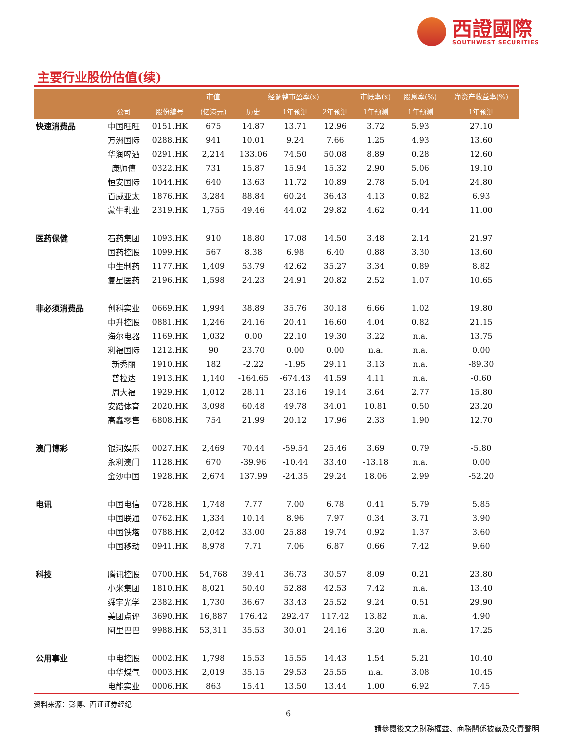西證國際
SOUTHWEST SECURITIES
主要行业股份估值(续)
| | | | 市值 | 经调整市盈率(x) | | | 市帐率(x) | 股息率(%) | 净资产收益率(%) |
| --- | --- | --- | --- | --- | --- | --- | --- | --- | --- |
| | 公司 | 股份编号 | (亿港元) | 历史 | 1年预测 | 2年预测 | 1年预测 | 1年预测 | 1年预测 |
| 快速消费品 | 中国旺旺 | 0151.HK | 675 | 14.87 | 13.71 | 12.96 | 3.72 | 5.93 | 27.10 |
| | 万洲国际 | 0288.HK | 941 | 10.01 | 9.24 | 7.66 | 1.25 | 4.93 | 13.60 |
| | 华润啤酒 | 0291.HK | 2,214 | 133.06 | 74.50 | 50.08 | 8.89 | 0.28 | 12.60 |
| | 康师傅 | 0322.HK | 731 | 15.87 | 15.94 | 15.32 | 2.90 | 5.06 | 19.10 |
| | 恒安国际 | 1044.HK | 640 | 13.63 | 11.72 | 10.89 | 2.78 | 5.04 | 24.80 |
| | 百威亚太 | 1876.HK | 3,284 | 88.84 | 60.24 | 36.43 | 4.13 | 0.82 | 6.93 |
| | 蒙牛乳业 | 2319.HK | 1,755 | 49.46 | 44.02 | 29.82 | 4.62 | 0.44 | 11.00 |
| 医药保健 | 石药集团 | 1093.HK | 910 | 18.80 | 17.08 | 14.50 | 3.48 | 2.14 | 21.97 |
| | 国药控股 | 1099.HK | 567 | 8.38 | 6.98 | 6.40 | 0.88 | 3.30 | 13.60 |
| | 中生制药 | 1177.HK | 1,409 | 53.79 | 42.62 | 35.27 | 3.34 | 0.89 | 8.82 |
| | 复星医药 | 2196.HK | 1,598 | 24.23 | 24.91 | 20.82 | 2.52 | 1.07 | 10.65 |
| 非必须消费品 | 创科实业 | 0669.HK | 1,994 | 38.89 | 35.76 | 30.18 | 6.66 | 1.02 | 19.80 |
| | 中升控股 | 0881.HK | 1,246 | 24.16 | 20.41 | 16.60 | 4.04 | 0.82 | 21.15 |
| | 海尔电器 | 1169.HK | 1,032 | 0.00 | 22.10 | 19.30 | 3.22 | n.a. | 13.75 |
| | 利福国际 | 1212.HK | 90 | 23.70 | 0.00 | 0.00 | n.a. | n.a. | 0.00 |
| | 新秀丽 | 1910.HK | 182 | -2.22 | -1.95 | 29.11 | 3.13 | n.a. | -89.30 |
| | 普拉达 | 1913.HK | 1,140 | -164.65 | -674.43 | 41.59 | 4.11 | n.a. | -0.60 |
| | 周大福 | 1929.HK | 1,012 | 28.11 | 23.16 | 19.14 | 3.64 | 2.77 | 15.80 |
| | 安踏体育 | 2020.HK | 3,098 | 60.48 | 49.78 | 34.01 | 10.81 | 0.50 | 23.20 |
| | 高鑫零售 | 6808.HK | 754 | 21.99 | 20.12 | 17.96 | 2.33 | 1.90 | 12.70 |
| 澳门博彩 | 银河娱乐 | 0027.HK | 2,469 | 70.44 | -59.54 | 25.46 | 3.69 | 0.79 | -5.80 |
| | 永利澳门 | 1128.HK | 670 | -39.96 | -10.44 | 33.40 | -13.18 | n.a. | 0.00 |
| | 金沙中国 | 1928.HK | 2,674 | 137.99 | -24.35 | 29.24 | 18.06 | 2.99 | -52.20 |
| 电讯 | 中国电信 | 0728.HK | 1,748 | 7.77 | 7.00 | 6.78 | 0.41 | 5.79 | 5.85 |
| | 中国联通 | 0762.HK | 1,334 | 10.14 | 8.96 | 7.97 | 0.34 | 3.71 | 3.90 |
| | 中国铁塔 | 0788.HK | 2,042 | 33.00 | 25.88 | 19.74 | 0.92 | 1.37 | 3.60 |
| | 中国移动 | 0941.HK | 8,978 | 7.71 | 7.06 | 6.87 | 0.66 | 7.42 | 9.60 |
| 科技 | 腾讯控股 | 0700.HK | 54,768 | 39.41 | 36.73 | 30.57 | 8.09 | 0.21 | 23.80 |
| | 小米集团 | 1810.HK | 8,021 | 50.40 | 52.88 | 42.53 | 7.42 | n.a. | 13.40 |
| | 舜宇光学 | 2382.HK | 1,730 | 36.67 | 33.43 | 25.52 | 9.24 | 0.51 | 29.90 |
| | 美团点评 | 3690.HK | 16,887 | 176.42 | 292.47 | 117.42 | 13.82 | n.a. | 4.90 |
| | 阿里巴巴 | 9988.HK | 53,311 | 35.53 | 30.01 | 24.16 | 3.20 | n.a. | 17.25 |
| 公用事业 | 中电控股 | 0002.HK | 1,798 | 15.53 | 15.55 | 14.43 | 1.54 | 5.21 | 10.40 |
| | 中华煤气 | 0003.HK | 2,019 | 35.15 | 29.53 | 25.55 | n.a. | 3.08 | 10.45 |
| | 电能实业 | 0006.HK | 863 | 15.41 | 13.50 | 13.44 | 1.00 | 6.92 | 7.45 |
| 资料来源：彭博、西证证券经纪 | | | | | | | | | |
6
請參閱後文之財務權益、商務關係披露及免責聲明